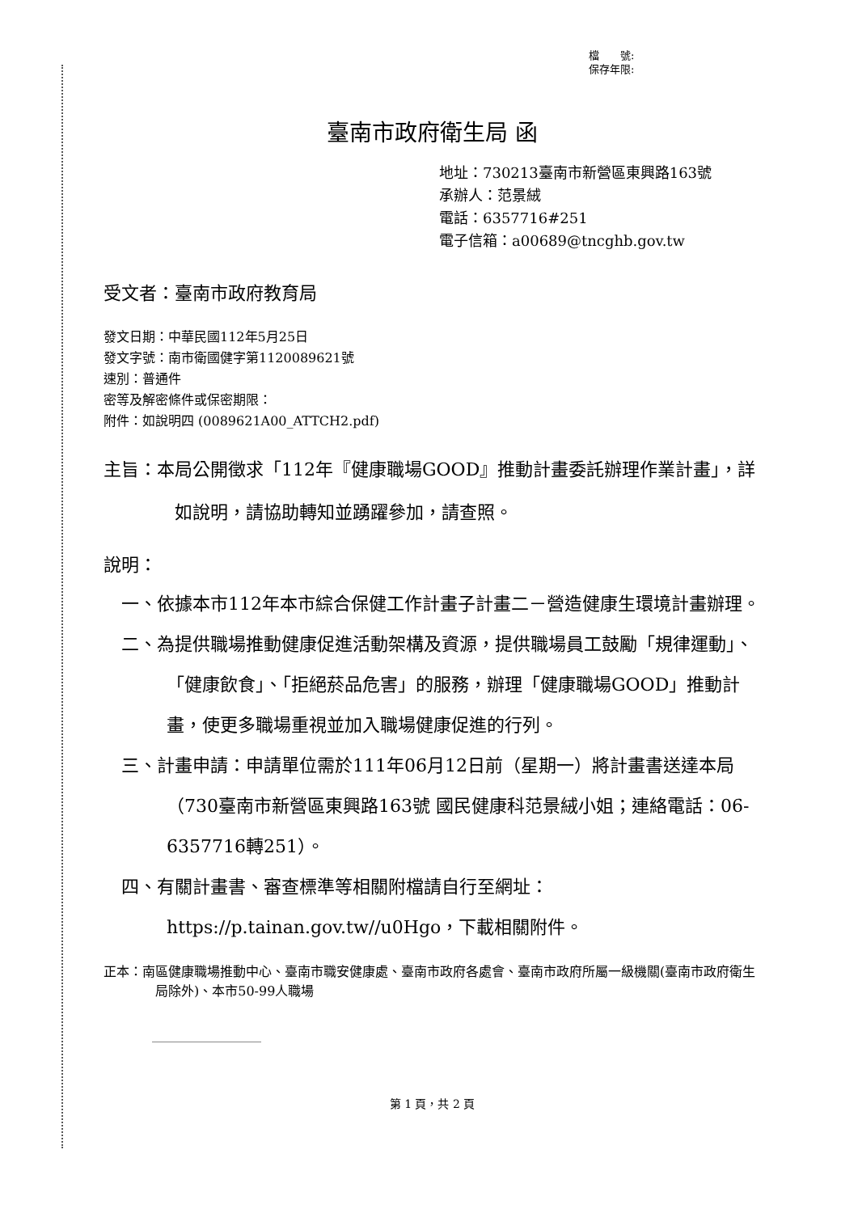檔　　號:
保存年限:
臺南市政府衛生局 函
地址：730213臺南市新營區東興路163號
承辦人：范景絨
電話：6357716#251
電子信箱：a00689@tncghb.gov.tw
受文者：臺南市政府教育局
發文日期：中華民國112年5月25日
發文字號：南市衛國健字第1120089621號
速別：普通件
密等及解密條件或保密期限：
附件：如說明四 (0089621A00_ATTCH2.pdf)
主旨：本局公開徵求「112年『健康職場GOOD』推動計畫委託辦理作業計畫」，詳如說明，請協助轉知並踴躍參加，請查照。
說明：
一、依據本市112年本市綜合保健工作計畫子計畫二－營造健康生環境計畫辦理。
二、為提供職場推動健康促進活動架構及資源，提供職場員工鼓勵「規律運動」、「健康飲食」、「拒絕菸品危害」的服務，辦理「健康職場GOOD」推動計畫，使更多職場重視並加入職場健康促進的行列。
三、計畫申請：申請單位需於111年06月12日前（星期一）將計畫書送達本局（730臺南市新營區東興路163號 國民健康科范景絨小姐；連絡電話：06-6357716轉251）。
四、有關計畫書、審查標準等相關附檔請自行至網址：https://p.tainan.gov.tw//u0Hgo，下載相關附件。
正本：南區健康職場推動中心、臺南市職安健康處、臺南市政府各處會、臺南市政府所屬一級機關(臺南市政府衛生局除外)、本市50-99人職場
第 1 頁，共 2 頁